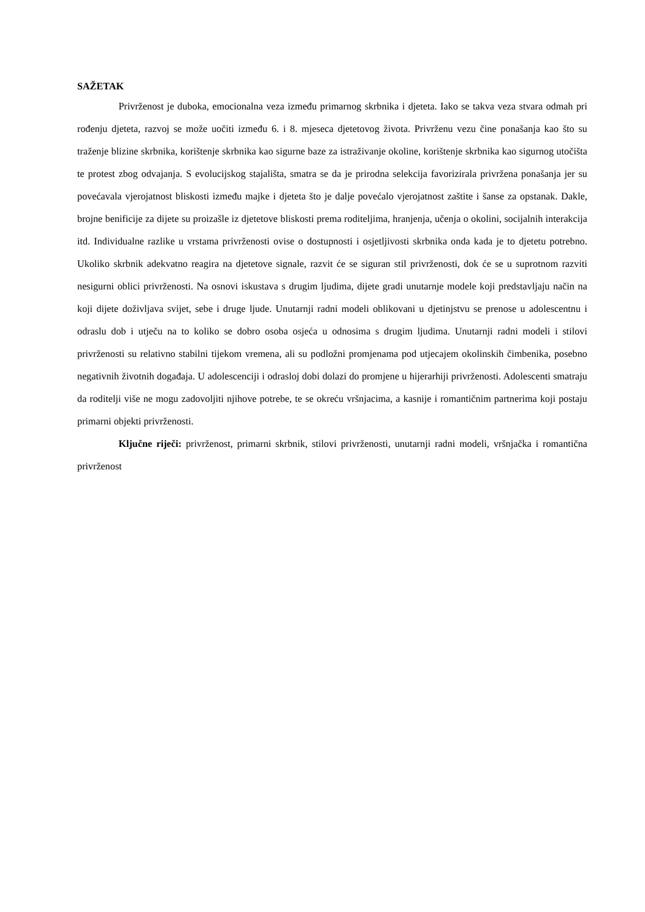SAŽETAK
Privrženost je duboka, emocionalna veza između primarnog skrbnika i djeteta. Iako se takva veza stvara odmah pri rođenju djeteta, razvoj se može uočiti između 6. i 8. mjeseca djetetovog života. Privrženu vezu čine ponašanja kao što su traženje blizine skrbnika, korištenje skrbnika kao sigurne baze za istraživanje okoline, korištenje skrbnika kao sigurnog utočišta te protest zbog odvajanja. S evolucijskog stajališta, smatra se da je prirodna selekcija favorizirala privržena ponašanja jer su povećavala vjerojatnost bliskosti između majke i djeteta što je dalje povećalo vjerojatnost zaštite i šanse za opstanak. Dakle, brojne benificije za dijete su proizašle iz djetetove bliskosti prema roditeljima, hranjenja, učenja o okolini, socijalnih interakcija itd. Individualne razlike u vrstama privrženosti ovise o dostupnosti i osjetljivosti skrbnika onda kada je to djetetu potrebno. Ukoliko skrbnik adekvatno reagira na djetetove signale, razvit će se siguran stil privrženosti, dok će se u suprotnom razviti nesigurni oblici privrženosti. Na osnovi iskustava s drugim ljudima, dijete gradi unutarnje modele koji predstavljaju način na koji dijete doživljava svijet, sebe i druge ljude. Unutarnji radni modeli oblikovani u djetinjstvu se prenose u adolescentnu i odraslu dob i utječu na to koliko se dobro osoba osjeća u odnosima s drugim ljudima. Unutarnji radni modeli i stilovi privrženosti su relativno stabilni tijekom vremena, ali su podložni promjenama pod utjecajem okolinskih čimbenika, posebno negativnih životnih događaja. U adolescenciji i odrasloj dobi dolazi do promjene u hijerarhiji privrženosti. Adolescenti smatraju da roditelji više ne mogu zadovoljiti njihove potrebe, te se okreću vršnjacima, a kasnije i romantičnim partnerima koji postaju primarni objekti privrženosti.
Ključne riječi: privrženost, primarni skrbnik, stilovi privrženosti, unutarnji radni modeli, vršnjačka i romantična privrženost